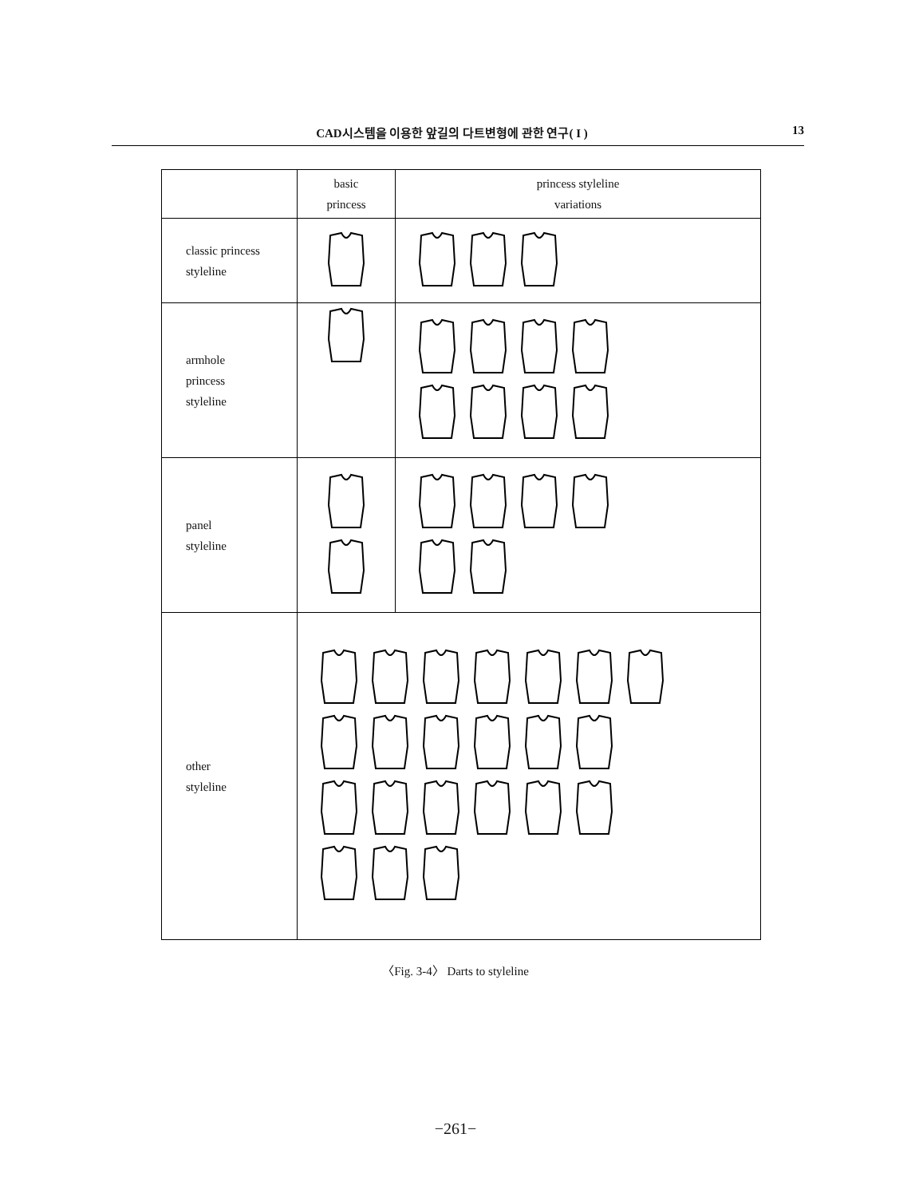CAD시스템을 이용한 앞길의 다트변형에 관한 연구( I ) 13
| | basic princess | princess styleline variations |
| --- | --- | --- |
| classic princess styleline | | |
| armhole princess styleline | | |
| panel styleline | | |
| other styleline | | |
〈Fig. 3-4〉 Darts to styleline
−261−